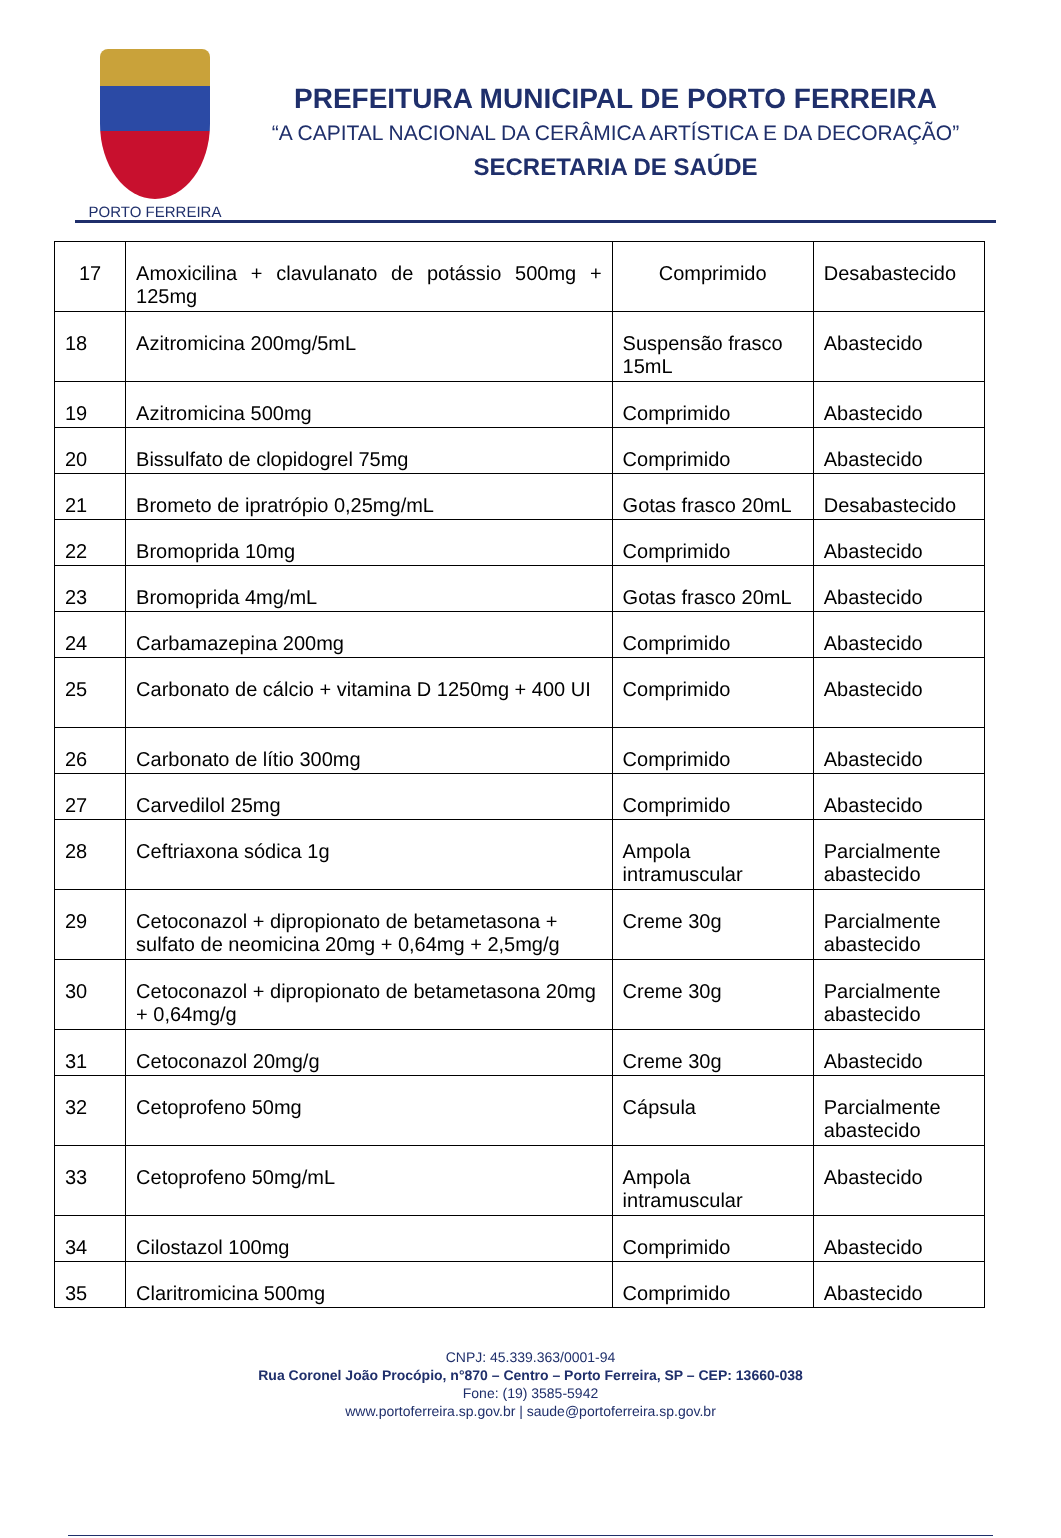PORTO FERREIRA
PREFEITURA MUNICIPAL DE PORTO FERREIRA
“A CAPITAL NACIONAL DA CERÂMICA ARTÍSTICA E DA DECORAÇÃO”
SECRETARIA DE SAÚDE
| 17 | Amoxicilina + clavulanato de potássio 500mg + 125mg | Comprimido | Desabastecido |
| 18 | Azitromicina 200mg/5mL | Suspensão frasco 15mL | Abastecido |
| 19 | Azitromicina 500mg | Comprimido | Abastecido |
| 20 | Bissulfato de clopidogrel 75mg | Comprimido | Abastecido |
| 21 | Brometo de ipratrópio 0,25mg/mL | Gotas frasco 20mL | Desabastecido |
| 22 | Bromoprida 10mg | Comprimido | Abastecido |
| 23 | Bromoprida 4mg/mL | Gotas frasco 20mL | Abastecido |
| 24 | Carbamazepina 200mg | Comprimido | Abastecido |
| 25 | Carbonato de cálcio + vitamina D 1250mg + 400 UI | Comprimido | Abastecido |
| 26 | Carbonato de lítio 300mg | Comprimido | Abastecido |
| 27 | Carvedilol 25mg | Comprimido | Abastecido |
| 28 | Ceftriaxona sódica 1g | Ampola intramuscular | Parcialmente abastecido |
| 29 | Cetoconazol + dipropionato de betametasona + sulfato de neomicina 20mg + 0,64mg + 2,5mg/g | Creme 30g | Parcialmente abastecido |
| 30 | Cetoconazol + dipropionato de betametasona 20mg + 0,64mg/g | Creme 30g | Parcialmente abastecido |
| 31 | Cetoconazol 20mg/g | Creme 30g | Abastecido |
| 32 | Cetoprofeno 50mg | Cápsula | Parcialmente abastecido |
| 33 | Cetoprofeno 50mg/mL | Ampola intramuscular | Abastecido |
| 34 | Cilostazol 100mg | Comprimido | Abastecido |
| 35 | Claritromicina 500mg | Comprimido | Abastecido |
CNPJ: 45.339.363/0001-94
Rua Coronel João Procópio, n°870 – Centro – Porto Ferreira, SP – CEP: 13660-038
Fone: (19) 3585-5942
www.portoferreira.sp.gov.br | saude@portoferreira.sp.gov.br